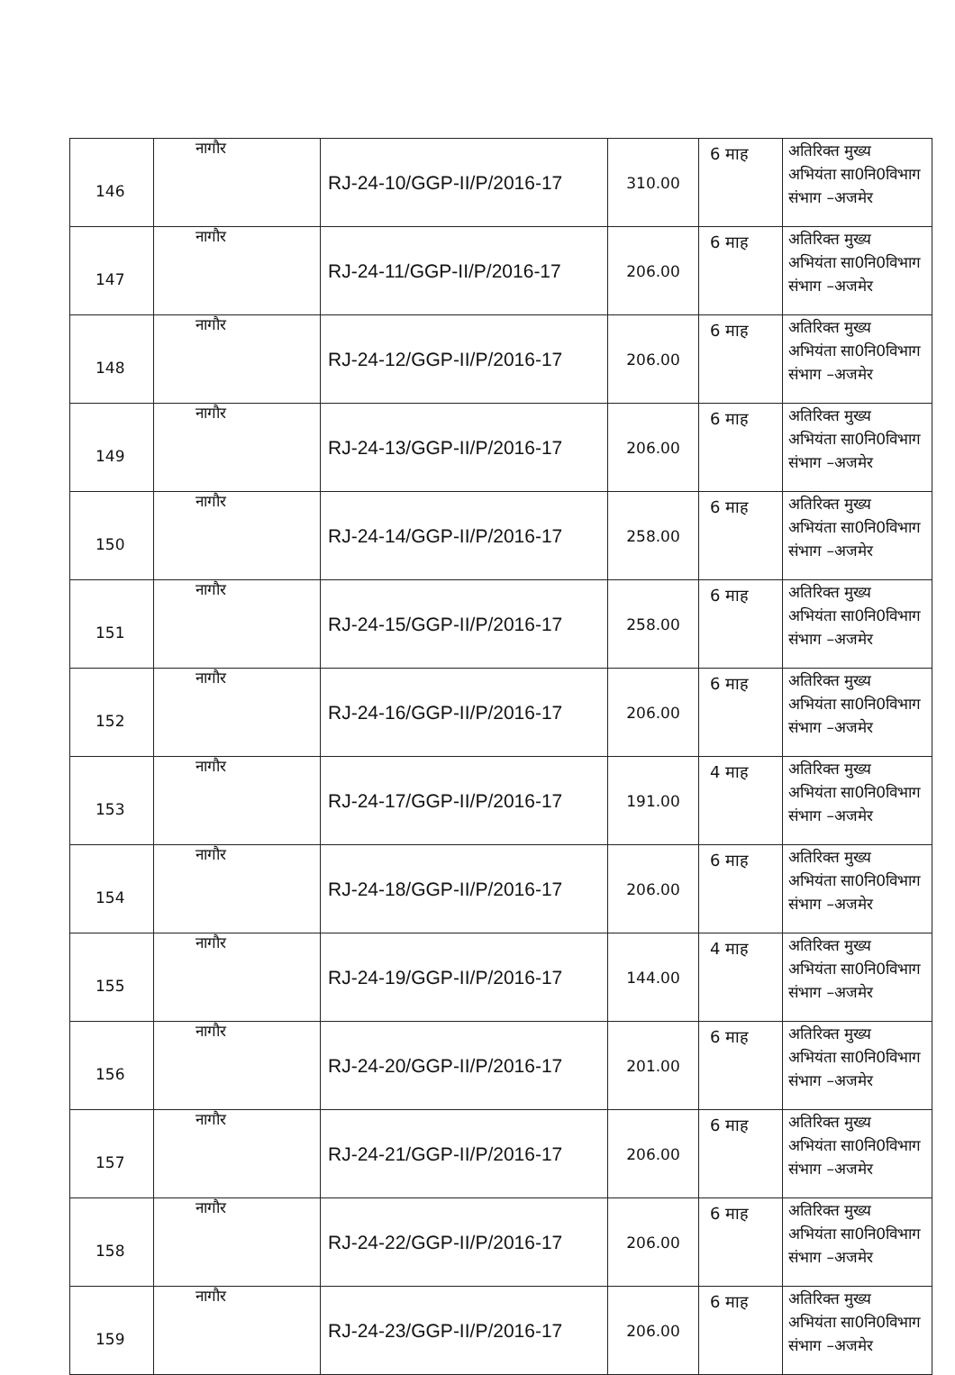| 146 | नागौर | RJ-24-10/GGP-II/P/2016-17 | 310.00 | 6 माह | अतिरिक्त मुख्य अभियंता सा0नि0विभाग संभाग –अजमेर |
| 147 | नागौर | RJ-24-11/GGP-II/P/2016-17 | 206.00 | 6 माह | अतिरिक्त मुख्य अभियंता सा0नि0विभाग संभाग –अजमेर |
| 148 | नागौर | RJ-24-12/GGP-II/P/2016-17 | 206.00 | 6 माह | अतिरिक्त मुख्य अभियंता सा0नि0विभाग संभाग –अजमेर |
| 149 | नागौर | RJ-24-13/GGP-II/P/2016-17 | 206.00 | 6 माह | अतिरिक्त मुख्य अभियंता सा0नि0विभाग संभाग –अजमेर |
| 150 | नागौर | RJ-24-14/GGP-II/P/2016-17 | 258.00 | 6 माह | अतिरिक्त मुख्य अभियंता सा0नि0विभाग संभाग –अजमेर |
| 151 | नागौर | RJ-24-15/GGP-II/P/2016-17 | 258.00 | 6 माह | अतिरिक्त मुख्य अभियंता सा0नि0विभाग संभाग –अजमेर |
| 152 | नागौर | RJ-24-16/GGP-II/P/2016-17 | 206.00 | 6 माह | अतिरिक्त मुख्य अभियंता सा0नि0विभाग संभाग –अजमेर |
| 153 | नागौर | RJ-24-17/GGP-II/P/2016-17 | 191.00 | 4 माह | अतिरिक्त मुख्य अभियंता सा0नि0विभाग संभाग –अजमेर |
| 154 | नागौर | RJ-24-18/GGP-II/P/2016-17 | 206.00 | 6 माह | अतिरिक्त मुख्य अभियंता सा0नि0विभाग संभाग –अजमेर |
| 155 | नागौर | RJ-24-19/GGP-II/P/2016-17 | 144.00 | 4 माह | अतिरिक्त मुख्य अभियंता सा0नि0विभाग संभाग –अजमेर |
| 156 | नागौर | RJ-24-20/GGP-II/P/2016-17 | 201.00 | 6 माह | अतिरिक्त मुख्य अभियंता सा0नि0विभाग संभाग –अजमेर |
| 157 | नागौर | RJ-24-21/GGP-II/P/2016-17 | 206.00 | 6 माह | अतिरिक्त मुख्य अभियंता सा0नि0विभाग संभाग –अजमेर |
| 158 | नागौर | RJ-24-22/GGP-II/P/2016-17 | 206.00 | 6 माह | अतिरिक्त मुख्य अभियंता सा0नि0विभाग संभाग –अजमेर |
| 159 | नागौर | RJ-24-23/GGP-II/P/2016-17 | 206.00 | 6 माह | अतिरिक्त मुख्य अभियंता सा0नि0विभाग संभाग –अजमेर |